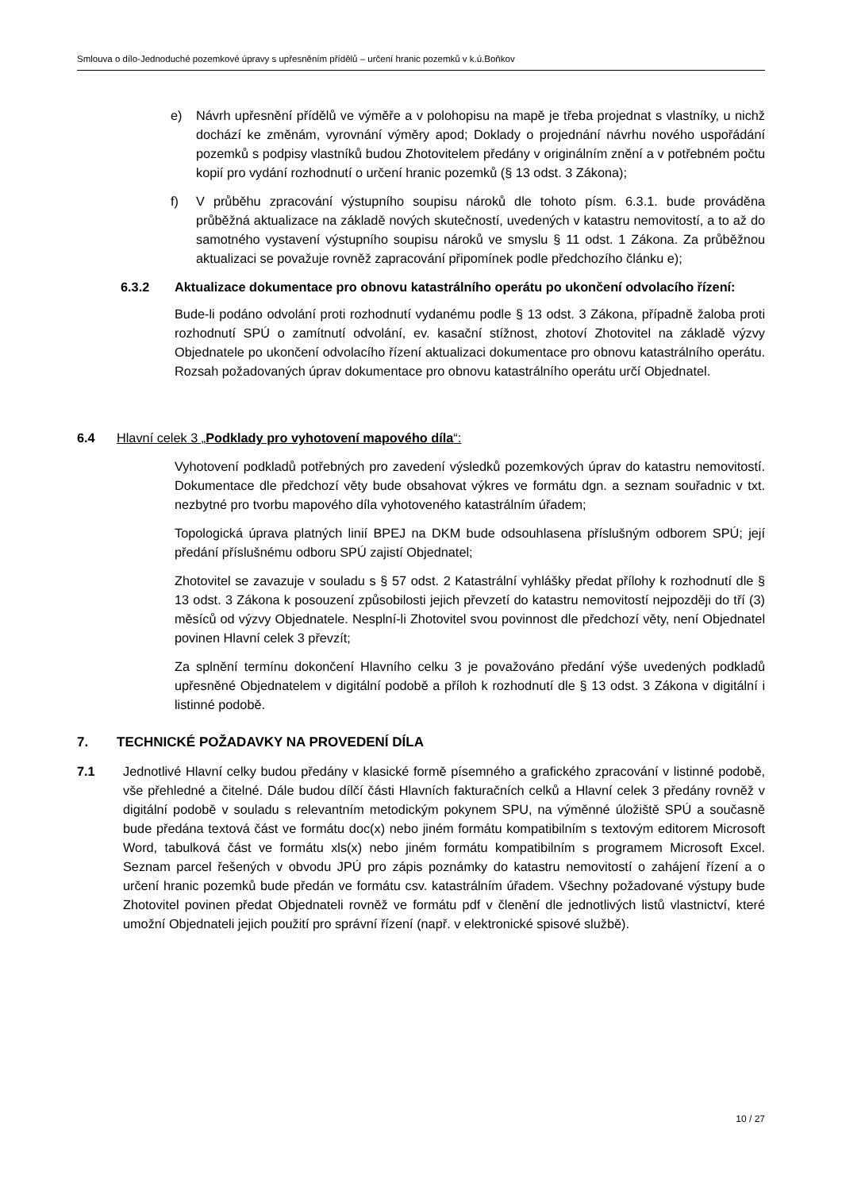Smlouva o dílo-Jednoduché pozemkové úpravy s upřesněním přídělů – určení hranic pozemků v k.ú.Boňkov
e) Návrh upřesnění přídělů ve výměře a v polohopisu na mapě je třeba projednat s vlastníky, u nichž dochází ke změnám, vyrovnání výměry apod; Doklady o projednání návrhu nového uspořádání pozemků s podpisy vlastníků budou Zhotovitelem předány v originálním znění a v potřebném počtu kopií pro vydání rozhodnutí o určení hranic pozemků (§ 13 odst. 3 Zákona);
f) V průběhu zpracování výstupního soupisu nároků dle tohoto písm. 6.3.1. bude prováděna průběžná aktualizace na základě nových skutečností, uvedených v katastru nemovitostí, a to až do samotného vystavení výstupního soupisu nároků ve smyslu § 11 odst. 1 Zákona. Za průběžnou aktualizaci se považuje rovněž zapracování připomínek podle předchozího článku e);
6.3.2 Aktualizace dokumentace pro obnovu katastrálního operátu po ukončení odvolacího řízení:
Bude-li podáno odvolání proti rozhodnutí vydanému podle § 13 odst. 3 Zákona, případně žaloba proti rozhodnutí SPÚ o zamítnutí odvolání, ev. kasační stížnost, zhotoví Zhotovitel na základě výzvy Objednatele po ukončení odvolacího řízení aktualizaci dokumentace pro obnovu katastrálního operátu. Rozsah požadovaných úprav dokumentace pro obnovu katastrálního operátu určí Objednatel.
6.4 Hlavní celek 3 „Podklady pro vyhotovení mapového díla“:
Vyhotovení podkladů potřebných pro zavedení výsledků pozemkových úprav do katastru nemovitostí. Dokumentace dle předchozí věty bude obsahovat výkres ve formátu dgn. a seznam souřadnic v txt. nezbytné pro tvorbu mapového díla vyhotoveného katastrálním úřadem;
Topologická úprava platných linií BPEJ na DKM bude odsouhlasena příslušným odborem SPÚ; její předání příslušnému odboru SPÚ zajistí Objednatel;
Zhotovitel se zavazuje v souladu s § 57 odst. 2 Katastrální vyhlášky předat přílohy k rozhodnutí dle § 13 odst. 3 Zákona k posouzení způsobilosti jejich převzetí do katastru nemovitostí nejpozději do tří (3) měsíců od výzvy Objednatele. Nesplní-li Zhotovitel svou povinnost dle předchozí věty, není Objednatel povinen Hlavní celek 3 převzít;
Za splnění termínu dokončení Hlavního celku 3 je považováno předání výše uvedených podkladů upřesněné Objednatelem v digitální podobě a příloh k rozhodnutí dle § 13 odst. 3 Zákona v digitální i listinné podobě.
7. TECHNICKÉ POŽADAVKY NA PROVEDENÍ DÍLA
7.1 Jednotlivé Hlavní celky budou předány v klasické formě písemného a grafického zpracování v listinné podobě, vše přehledné a čitelné. Dále budou dílčí části Hlavních fakturačních celků a Hlavní celek 3 předány rovněž v digitální podobě v souladu s relevantním metodickým pokynem SPU, na výměnné úložiště SPÚ a současně bude předána textová část ve formátu doc(x) nebo jiném formátu kompatibilním s textovým editorem Microsoft Word, tabulková část ve formátu xls(x) nebo jiném formátu kompatibilním s programem Microsoft Excel. Seznam parcel řešených v obvodu JPÚ pro zápis poznámky do katastru nemovitostí o zahájení řízení a o určení hranic pozemků bude předán ve formátu csv. katastrálním úřadem. Všechny požadované výstupy bude Zhotovitel povinen předat Objednateli rovněž ve formátu pdf v členění dle jednotlivých listů vlastnictví, které umožní Objednateli jejich použití pro správní řízení (např. v elektronické spisové službě).
10 / 27